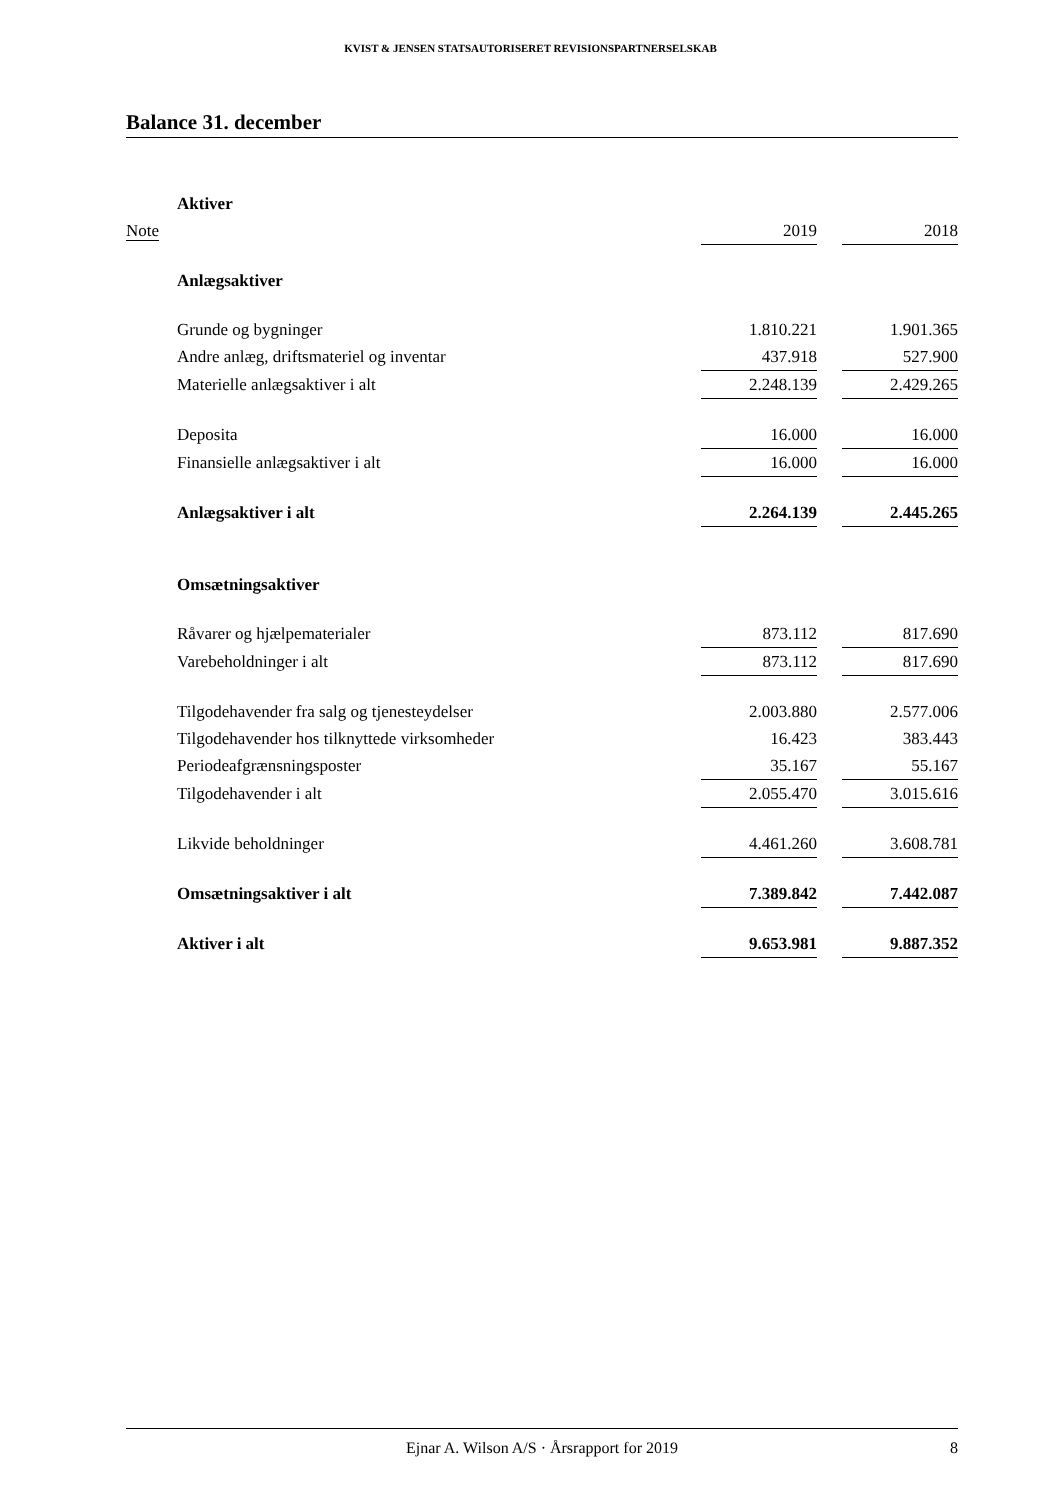KVIST & JENSEN STATSAUTORISERET REVISIONSPARTNERSELSKAB
Balance 31. december
| | Aktiver | | | |
| Note | | 2019 | | 2018 |
| | Anlægsaktiver | | | |
| | Grunde og bygninger | 1.810.221 | | 1.901.365 |
| | Andre anlæg, driftsmateriel og inventar | 437.918 | | 527.900 |
| | Materielle anlægsaktiver i alt | 2.248.139 | | 2.429.265 |
| | Deposita | 16.000 | | 16.000 |
| | Finansielle anlægsaktiver i alt | 16.000 | | 16.000 |
| | Anlægsaktiver i alt | 2.264.139 | | 2.445.265 |
| | Omsætningsaktiver | | | |
| | Råvarer og hjælpematerialer | 873.112 | | 817.690 |
| | Varebeholdninger i alt | 873.112 | | 817.690 |
| | Tilgodehavender fra salg og tjenesteydelser | 2.003.880 | | 2.577.006 |
| | Tilgodehavender hos tilknyttede virksomheder | 16.423 | | 383.443 |
| | Periodeafgrænsningsposter | 35.167 | | 55.167 |
| | Tilgodehavender i alt | 2.055.470 | | 3.015.616 |
| | Likvide beholdninger | 4.461.260 | | 3.608.781 |
| | Omsætningsaktiver i alt | 7.389.842 | | 7.442.087 |
| | Aktiver i alt | 9.653.981 | | 9.887.352 |
Ejnar A. Wilson A/S · Årsrapport for 2019 8